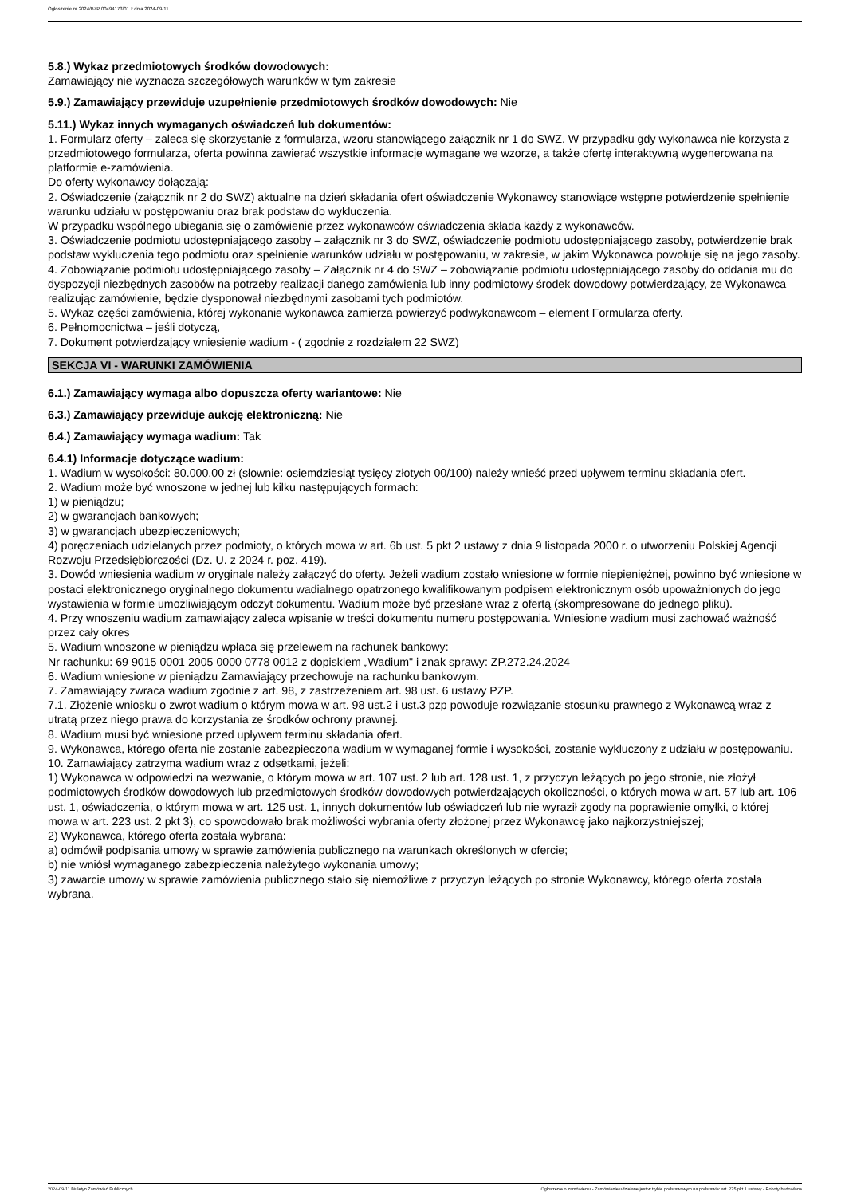Ogłoszenie nr 2024/BZP 00494173/01 z dnia 2024-09-11
5.8.) Wykaz przedmiotowych środków dowodowych:
Zamawiający nie wyznacza szczegółowych warunków w tym zakresie
5.9.) Zamawiający przewiduje uzupełnienie przedmiotowych środków dowodowych: Nie
5.11.) Wykaz innych wymaganych oświadczeń lub dokumentów:
1. Formularz oferty – zaleca się skorzystanie z formularza, wzoru stanowiącego załącznik nr 1 do SWZ. W przypadku gdy wykonawca nie korzysta z przedmiotowego formularza, oferta powinna zawierać wszystkie informacje wymagane we wzorze, a także ofertę interaktywną wygenerowana na platformie e-zamówienia.
Do oferty wykonawcy dołączają:
2. Oświadczenie (załącznik nr 2 do SWZ) aktualne na dzień składania ofert oświadczenie Wykonawcy stanowiące wstępne potwierdzenie spełnienie warunku udziału w postępowaniu oraz brak podstaw do wykluczenia.
W przypadku wspólnego ubiegania się o zamówienie przez wykonawców oświadczenia składa każdy z wykonawców.
3. Oświadczenie podmiotu udostępniającego zasoby – załącznik nr 3 do SWZ, oświadczenie podmiotu udostępniającego zasoby, potwierdzenie brak podstaw wykluczenia tego podmiotu oraz spełnienie warunków udziału w postępowaniu, w zakresie, w jakim Wykonawca powołuje się na jego zasoby.
4. Zobowiązanie podmiotu udostępniającego zasoby – Załącznik nr 4 do SWZ – zobowiązanie podmiotu udostępniającego zasoby do oddania mu do dyspozycji niezbędnych zasobów na potrzeby realizacji danego zamówienia lub inny podmiotowy środek dowodowy potwierdzający, że Wykonawca realizując zamówienie, będzie dysponował niezbędnymi zasobami tych podmiotów.
5. Wykaz części zamówienia, której wykonanie wykonawca zamierza powierzyć podwykonawcom – element Formularza oferty.
6. Pełnomocnictwa – jeśli dotyczą,
7. Dokument potwierdzający wniesienie wadium - ( zgodnie z rozdziałem 22 SWZ)
SEKCJA VI - WARUNKI ZAMÓWIENIA
6.1.) Zamawiający wymaga albo dopuszcza oferty wariantowe: Nie
6.3.) Zamawiający przewiduje aukcję elektroniczną: Nie
6.4.) Zamawiający wymaga wadium: Tak
6.4.1) Informacje dotyczące wadium:
1. Wadium w wysokości: 80.000,00 zł (słownie: osiemdziesiąt tysięcy złotych 00/100) należy wnieść przed upływem terminu składania ofert.
2. Wadium może być wnoszone w jednej lub kilku następujących formach:
1) w pieniądzu;
2) w gwarancjach bankowych;
3) w gwarancjach ubezpieczeniowych;
4) poręczeniach udzielanych przez podmioty, o których mowa w art. 6b ust. 5 pkt 2 ustawy z dnia 9 listopada 2000 r. o utworzeniu Polskiej Agencji Rozwoju Przedsiębiorczości (Dz. U. z 2024 r. poz. 419).
3. Dowód wniesienia wadium w oryginale należy załączyć do oferty. Jeżeli wadium zostało wniesione w formie niepieniężnej, powinno być wniesione w postaci elektronicznego oryginalnego dokumentu wadialnego opatrzonego kwalifikowanym podpisem elektronicznym osób upoważnionych do jego wystawienia w formie umożliwiającym odczyt dokumentu. Wadium może być przesłane wraz z ofertą (skompresowane do jednego pliku).
4. Przy wnoszeniu wadium zamawiający zaleca wpisanie w treści dokumentu numeru postępowania. Wniesione wadium musi zachować ważność przez cały okres
5. Wadium wnoszone w pieniądzu wpłaca się przelewem na rachunek bankowy:
Nr rachunku: 69 9015 0001 2005 0000 0778 0012 z dopiskiem „Wadium" i znak sprawy: ZP.272.24.2024
6. Wadium wniesione w pieniądzu Zamawiający przechowuje na rachunku bankowym.
7. Zamawiający zwraca wadium zgodnie z art. 98, z zastrzeżeniem art. 98 ust. 6 ustawy PZP.
7.1. Złożenie wniosku o zwrot wadium o którym mowa w art. 98 ust.2 i ust.3 pzp powoduje rozwiązanie stosunku prawnego z Wykonawcą wraz z utratą przez niego prawa do korzystania ze środków ochrony prawnej.
8. Wadium musi być wniesione przed upływem terminu składania ofert.
9. Wykonawca, którego oferta nie zostanie zabezpieczona wadium w wymaganej formie i wysokości, zostanie wykluczony z udziału w postępowaniu.
10. Zamawiający zatrzyma wadium wraz z odsetkami, jeżeli:
1) Wykonawca w odpowiedzi na wezwanie, o którym mowa w art. 107 ust. 2 lub art. 128 ust. 1, z przyczyn leżących po jego stronie, nie złożył podmiotowych środków dowodowych lub przedmiotowych środków dowodowych potwierdzających okoliczności, o których mowa w art. 57 lub art. 106 ust. 1, oświadczenia, o którym mowa w art. 125 ust. 1, innych dokumentów lub oświadczeń lub nie wyraził zgody na poprawienie omyłki, o której mowa w art. 223 ust. 2 pkt 3), co spowodowało brak możliwości wybrania oferty złożonej przez Wykonawcę jako najkorzystniejszej;
2) Wykonawca, którego oferta została wybrana:
a) odmówił podpisania umowy w sprawie zamówienia publicznego na warunkach określonych w ofercie;
b) nie wniósł wymaganego zabezpieczenia należytego wykonania umowy;
3) zawarcie umowy w sprawie zamówienia publicznego stało się niemożliwe z przyczyn leżących po stronie Wykonawcy, którego oferta została wybrana.
2024-09-11 Biuletyn Zamówień Publicznych Ogłoszenie o zamówieniu - Zamówienie udzielane jest w trybie podstawowym na podstawie: art. 275 pkt 1 ustawy - Roboty budowlane